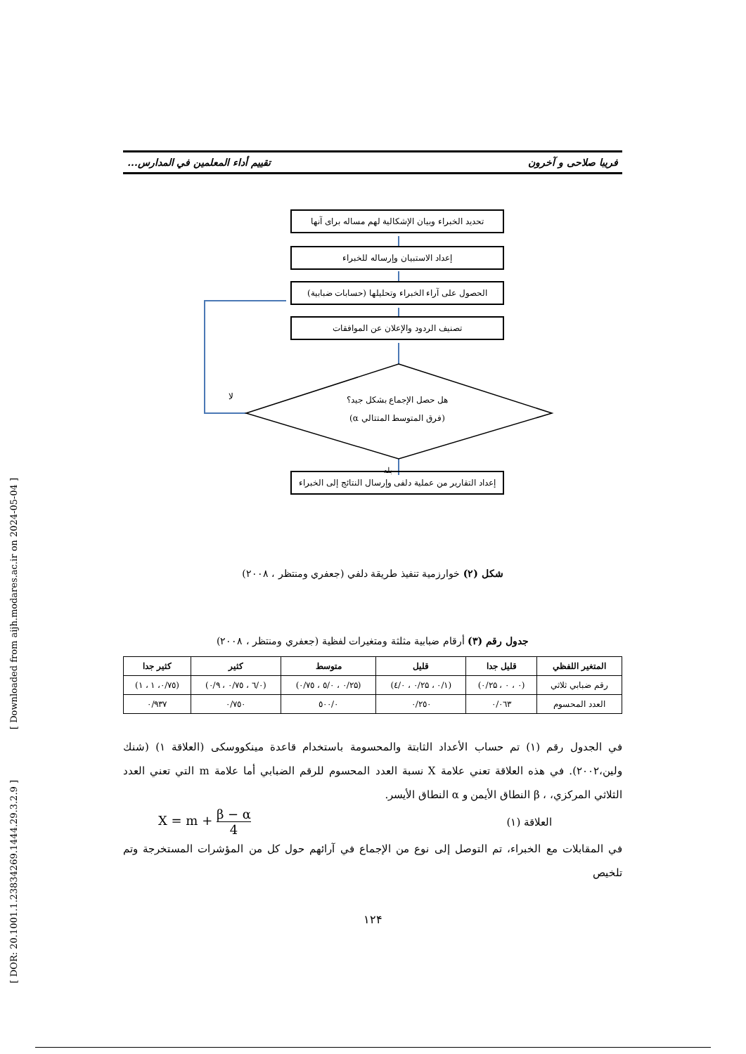[ Downloaded from aijh.modares.ac.ir on 2024-05-04 ]
[ DOR: 20.1001.1.23834269.1444.29.3.2.9 ]
فریبا صلاحی و آخرون تقییم أداء المعلمین في المدارس...
لا
بله
تحدید الخبراء وبيان الإشكالية لهم مساله برای آنها
إعداد الاستبيان وإرساله للخبراء
الحصول على آراء الخبراء وتحليلها (حسابات ضبابية)
تصنيف الردود والإعلان عن الموافقات
هل حصل الإجماع بشكل جيد؟
(فرق المتوسط المتتالي α)
إعداد التقارير من عملية دلفی وإرسال النتائج إلى الخبراء
شكل (۲) خوارزمية تنفيذ طريقة دلفي (جعفري ومنتظر ، ۲۰۰۸)
جدول رقم (۳) أرقام ضبابية مثلثة ومتغيرات لفظية (جعفري ومنتظر ، ۲۰۰۸)
| المتغير اللفظي | قليل جدا | قليل | متوسط | كثير | كثير جدا |
| --- | --- | --- | --- | --- | --- |
| رقم ضبابي ثلاثي | (۰ ، ۰ ، ۰/۲۵) | (۰/۱ ، ۰/۲۵ ، ۰/٤) | (۰/۲۵ ، ۰/٥ ، ۰/۷٥) | (۰/٦ ، ۰/۷٥ ، ۰/۹) | (۰/۷٥، ۱ ، ۱) |
| العدد المحسوم | ۰/۰٦۳ | ۰/۲٥۰ | ۰/٥۰۰ | ۰/۷٥۰ | ۰/۹۳۷ |
في الجدول رقم (۱) تم حساب الأعداد الثابتة والمحسومة باستخدام قاعدة مينكووسكی (العلاقة ۱) (شنك ولين،۲۰۰۲). في هذه العلاقة تعني علامة X نسبة العدد المحسوم للرقم الضبابي أما علامة m التي تعني العدد الثلاثي المركزي، ، β النطاق الأيمن و α النطاق الأيسر.
العلاقة (۱) X = m + β − α 4
في المقابلات مع الخبراء، تم التوصل إلى نوع من الإجماع في آرائهم حول كل من المؤشرات المستخرجة وتم تلخيص
۱۲۴